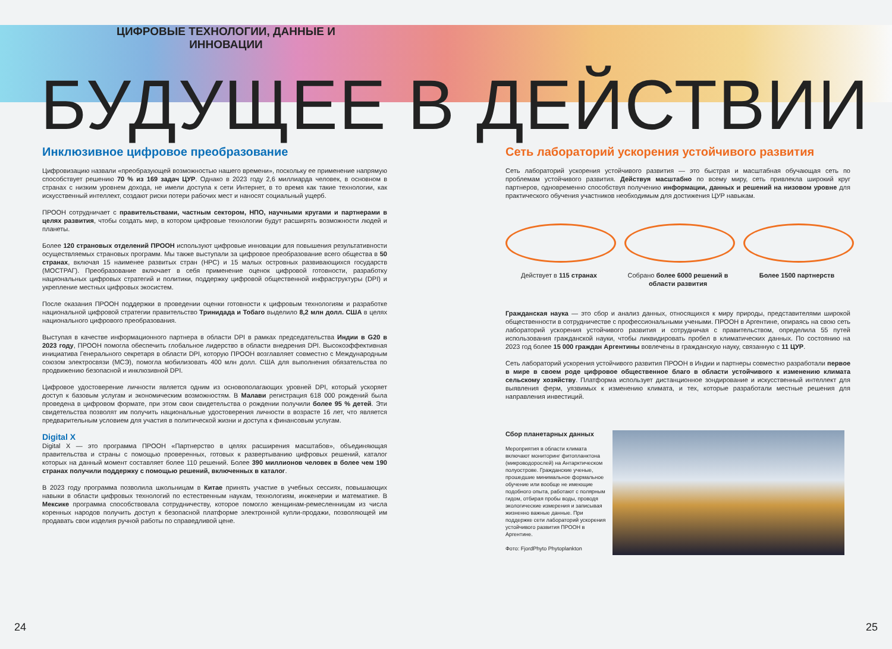ЦИФРОВЫЕ ТЕХНОЛОГИИ, ДАННЫЕ И ИННОВАЦИИ
БУДУЩЕЕ В ДЕЙСТВИИ
Инклюзивное цифровое преобразование
Цифровизацию назвали «преобразующей возможностью нашего времени», поскольку ее применение напрямую способствует решению 70 % из 169 задач ЦУР. Однако в 2023 году 2,6 миллиарда человек, в основном в странах с низким уровнем дохода, не имели доступа к сети Интернет, в то время как такие технологии, как искусственный интеллект, создают риски потери рабочих мест и наносят социальный ущерб.
ПРООН сотрудничает с правительствами, частным сектором, НПО, научными кругами и партнерами в целях развития, чтобы создать мир, в котором цифровые технологии будут расширять возможности людей и планеты.
Более 120 страновых отделений ПРООН используют цифровые инновации для повышения результативности осуществляемых страновых программ. Мы также выступали за цифровое преобразование всего общества в 50 странах, включая 15 наименее развитых стран (НРС) и 15 малых островных развивающихся государств (МОСТРАГ). Преобразование включает в себя применение оценок цифровой готовности, разработку национальных цифровых стратегий и политики, поддержку цифровой общественной инфраструктуры (DPI) и укрепление местных цифровых экосистем.
После оказания ПРООН поддержки в проведении оценки готовности к цифровым технологиям и разработке национальной цифровой стратегии правительство Тринидада и Тобаго выделило 8,2 млн долл. США в целях национального цифрового преобразования.
Выступая в качестве информационного партнера в области DPI в рамках председательства Индии в G20 в 2023 году, ПРООН помогла обеспечить глобальное лидерство в области внедрения DPI. Высокоэффективная инициатива Генерального секретаря в области DPI, которую ПРООН возглавляет совместно с Международным союзом электросвязи (МСЭ), помогла мобилизовать 400 млн долл. США для выполнения обязательства по продвижению безопасной и инклюзивной DPI.
Цифровое удостоверение личности является одним из основополагающих уровней DPI, который ускоряет доступ к базовым услугам и экономическим возможностям. В Малави регистрация 618 000 рождений была проведена в цифровом формате, при этом свои свидетельства о рождении получили более 95 % детей. Эти свидетельства позволят им получить национальные удостоверения личности в возрасте 16 лет, что является предварительным условием для участия в политической жизни и доступа к финансовым услугам.
Digital X
Digital X — это программа ПРООН «Партнерство в целях расширения масштабов», объединяющая правительства и страны с помощью проверенных, готовых к развертыванию цифровых решений, каталог которых на данный момент составляет более 110 решений. Более 390 миллионов человек в более чем 190 странах получили поддержку с помощью решений, включенных в каталог.
В 2023 году программа позволила школьницам в Китае принять участие в учебных сессиях, повышающих навыки в области цифровых технологий по естественным наукам, технологиям, инженерии и математике. В Мексике программа способствовала сотрудничеству, которое помогло женщинам-ремесленницам из числа коренных народов получить доступ к безопасной платформе электронной купли-продажи, позволяющей им продавать свои изделия ручной работы по справедливой цене.
Сеть лабораторий ускорения устойчивого развития
Сеть лабораторий ускорения устойчивого развития — это быстрая и масштабная обучающая сеть по проблемам устойчивого развития. Действуя масштабно по всему миру, сеть привлекла широкий круг партнеров, одновременно способствуя получению информации, данных и решений на низовом уровне для практического обучения участников необходимым для достижения ЦУР навыкам.
Действует в 115 странах Собрано более 6000 решений в области развития
Более 1500 партнерств
Гражданская наука — это сбор и анализ данных, относящихся к миру природы, представителями широкой общественности в сотрудничестве с профессиональными учеными. ПРООН в Аргентине, опираясь на свою сеть лабораторий ускорения устойчивого развития и сотрудничая с правительством, определила 55 путей использования гражданской науки, чтобы ликвидировать пробел в климатических данных. По состоянию на 2023 год более 15 000 граждан Аргентины вовлечены в гражданскую науку, связанную с 11 ЦУР.
Сеть лабораторий ускорения устойчивого развития ПРООН в Индии и партнеры совместно разработали первое в мире в своем роде цифровое общественное благо в области устойчивого к изменению климата сельскому хозяйству. Платформа использует дистанционное зондирование и искусственный интеллект для выявления ферм, уязвимых к изменению климата, и тех, которые разработали местные решения для направления инвестиций.
Сбор планетарных данных
Мероприятия в области климата включают мониторинг фитопланктона (микроводорослей) на Антарктическом полуострове. Гражданские ученые, прошедшие минимальное формальное обучение или вообще не имеющие подобного опыта, работают с полярным гидом, отбирая пробы воды, проводя экологические измерения и записывая жизненно важные данные. При поддержке сети лабораторий ускорения устойчивого развития ПРООН в Аргентине.
Фото: FjordPhyto Phytoplankton
24 25